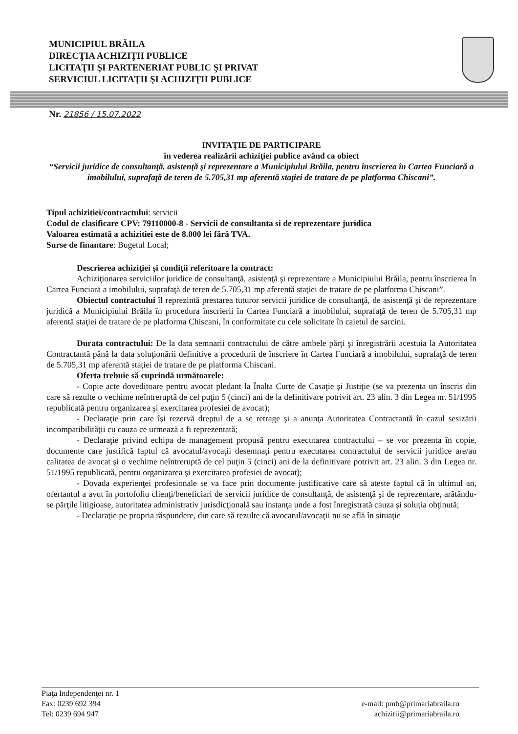MUNICIPIUL BRĂILA
DIRECŢIA ACHIZIŢII PUBLICE
LICITAŢII ŞI PARTENERIAT PUBLIC ŞI PRIVAT
SERVICIUL LICITAŢII ŞI ACHIZIŢII PUBLICE
Nr. 21856 / 15.07.2022
INVITAŢIE DE PARTICIPARE
în vederea realizării achiziţiei publice având ca obiect
“Servicii juridice de consultanţă, asistenţă şi reprezentare a Municipiului Brăila, pentru înscrierea în Cartea Funciară a imobilului, suprafaţă de teren de 5.705,31 mp aferentă staţiei de tratare de pe platforma Chiscani”.
Tipul achizitiei/contractului: servicii
Codul de clasificare CPV: 79110000-8 - Servicii de consultanta si de reprezentare juridica
Valoarea estimată a achizitiei este de 8.000 lei fără TVA.
Surse de finantare: Bugetul Local;
Descrierea achiziţiei şi condiţii referitoare la contract:
Achiziţionarea serviciilor juridice de consultanţă, asistenţă şi reprezentare a Municipiului Brăila, pentru înscrierea în Cartea Funciară a imobilului, suprafaţă de teren de 5.705,31 mp aferentă staţiei de tratare de pe platforma Chiscani”.
Obiectul contractului îl reprezintă prestarea tuturor servicii juridice de consultanţă, de asistenţă şi de reprezentare juridică a Municipiului Brăila în procedura înscrierii în Cartea Funciară a imobilului, suprafaţă de teren de 5.705,31 mp aferentă staţiei de tratare de pe platforma Chiscani, în conformitate cu cele solicitate în caietul de sarcini.
Durata contractului: De la data semnarii contractului de către ambele părţi şi înregistrării acestuia la Autoritatea Contractantă până la data soluţionării definitive a procedurii de înscriere în Cartea Funciară a imobilului, suprafaţă de teren de 5.705,31 mp aferentă staţiei de tratare de pe platforma Chiscani.
Oferta trebuie să cuprindă următoarele:
- Copie acte doveditoare pentru avocat pledant la Înalta Curte de Casaţie şi Justiţie (se va prezenta un înscris din care să rezulte o vechime neîntreruptă de cel puţin 5 (cinci) ani de la definitivare potrivit art. 23 alin. 3 din Legea nr. 51/1995 republicată pentru organizarea şi exercitarea profesiei de avocat);
- Declaraţie prin care îşi rezervă dreptul de a se retrage şi a anunţa Autoritatea Contractantă în cazul sesizării incompatibilităţii cu cauza ce urmează a fi reprezentată;
- Declaraţie privind echipa de management propusă pentru executarea contractului – se vor prezenta în copie, documente care justifică faptul că avocatul/avocaţii desemnaţi pentru executarea contractului de servicii juridice are/au calitatea de avocat şi o vechime neîntreruptă de cel puţin 5 (cinci) ani de la definitivare potrivit art. 23 alin. 3 din Legea nr. 51/1995 republicată, pentru organizarea şi exercitarea profesiei de avocat);
- Dovada experienţei profesionale se va face prin documente justificative care să ateste faptul că în ultimul an, ofertantul a avut în portofoliu clienţi/beneficiari de servicii juridice de consultanţă, de asistenţă şi de reprezentare, arătându-se părţile litigioase, autoritatea administrativ jurisdicţională sau instanţa unde a fost înregistrată cauza şi soluţia obţinută;
- Declaraţie pe propria răspundere, din care să rezulte că avocatul/avocaţii nu se află în situaţie
Piaţa Independenţei nr. 1
Fax: 0239 692 394
Tel: 0239 694 947
e-mail: pmb@primariabraila.ro
achizitii@primariabraila.ro